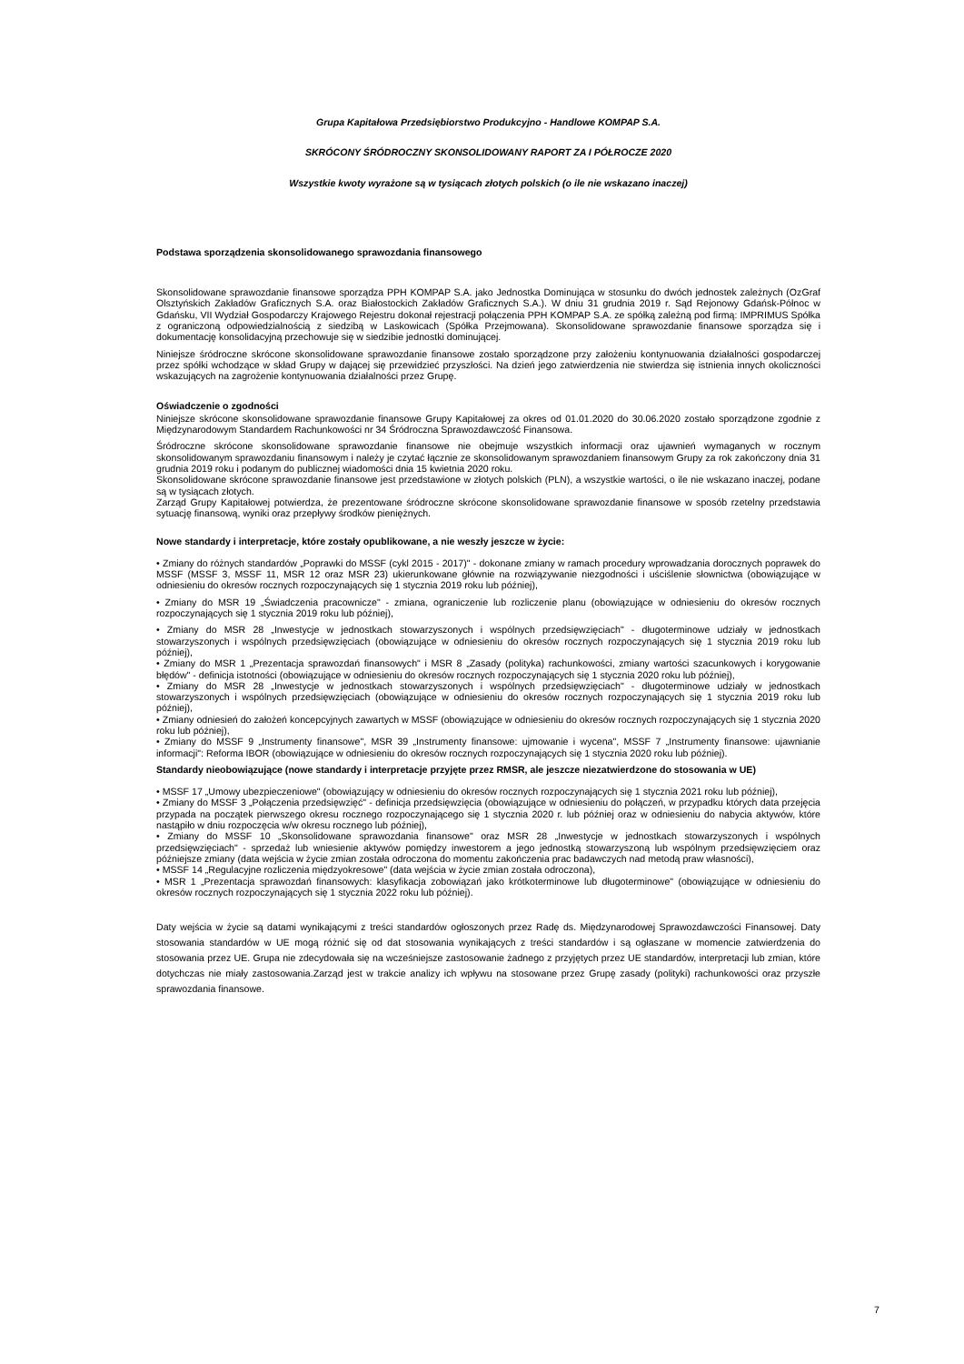Grupa Kapitałowa Przedsiębiorstwo Produkcyjno - Handlowe KOMPAP S.A.
SKRÓCONY ŚRÓDROCZNY SKONSOLIDOWANY RAPORT ZA I PÓŁROCZE 2020
Wszystkie kwoty wyrażone są w tysiącach złotych polskich (o ile nie wskazano inaczej)
Podstawa sporządzenia skonsolidowanego sprawozdania finansowego
Skonsolidowane sprawozdanie finansowe sporządza PPH KOMPAP S.A. jako Jednostka Dominująca w stosunku do dwóch jednostek zależnych (OzGraf Olsztyńskich Zakładów Graficznych S.A. oraz Białostockich Zakładów Graficznych S.A.). W dniu 31 grudnia 2019 r. Sąd Rejonowy Gdańsk-Północ w Gdańsku, VII Wydział Gospodarczy Krajowego Rejestru dokonał rejestracji połączenia PPH KOMPAP S.A. ze spółką zależną pod firmą: IMPRIMUS Spółka z ograniczoną odpowiedzialnością z siedzibą w Laskowicach (Spółka Przejmowana). Skonsolidowane sprawozdanie finansowe sporządza się i dokumentację konsolidacyjną przechowuje się w siedzibie jednostki dominującej.
Niniejsze śródroczne skrócone skonsolidowane sprawozdanie finansowe zostało sporządzone przy założeniu kontynuowania działalności gospodarczej przez spółki wchodzące w skład Grupy w dającej się przewidzieć przyszłości. Na dzień jego zatwierdzenia nie stwierdza się istnienia innych okoliczności wskazujących na zagrożenie kontynuowania działalności przez Grupę.
Oświadczenie o zgodności
Niniejsze skrócone skonsolidowane sprawozdanie finansowe Grupy Kapitałowej za okres od 01.01.2020 do 30.06.2020 zostało sporządzone zgodnie z Międzynarodowym Standardem Rachunkowości nr 34 Śródroczna Sprawozdawczość Finansowa.
Śródroczne skrócone skonsolidowane sprawozdanie finansowe nie obejmuje wszystkich informacji oraz ujawnień wymaganych w rocznym skonsolidowanym sprawozdaniu finansowym i należy je czytać łącznie ze skonsolidowanym sprawozdaniem finansowym Grupy za rok zakończony dnia 31 grudnia 2019 roku i podanym do publicznej wiadomości dnia 15 kwietnia 2020 roku.
Skonsolidowane skrócone sprawozdanie finansowe jest przedstawione w złotych polskich (PLN), a wszystkie wartości, o ile nie wskazano inaczej, podane są w tysiącach złotych.
Zarząd Grupy Kapitałowej potwierdza, że prezentowane śródroczne skrócone skonsolidowane sprawozdanie finansowe w sposób rzetelny przedstawia sytuację finansową, wyniki oraz przepływy środków pieniężnych.
Nowe standardy i interpretacje, które zostały opublikowane, a nie weszły jeszcze w życie:
• Zmiany do różnych standardów „Poprawki do MSSF (cykl 2015 - 2017)" - dokonane zmiany w ramach procedury wprowadzania dorocznych poprawek do MSSF (MSSF 3, MSSF 11, MSR 12 oraz MSR 23) ukierunkowane głównie na rozwiązywanie niezgodności i uściślenie słownictwa (obowiązujące w odniesieniu do okresów rocznych rozpoczynających się 1 stycznia 2019 roku lub później),
• Zmiany do MSR 19 „Świadczenia pracownicze" - zmiana, ograniczenie lub rozliczenie planu (obowiązujące w odniesieniu do okresów rocznych rozpoczynających się 1 stycznia 2019 roku lub później),
• Zmiany do MSR 28 „Inwestycje w jednostkach stowarzyszonych i wspólnych przedsięwzięciach" - długoterminowe udziały w jednostkach stowarzyszonych i wspólnych przedsięwzięciach (obowiązujące w odniesieniu do okresów rocznych rozpoczynających się 1 stycznia 2019 roku lub później),
• Zmiany do MSR 1 „Prezentacja sprawozdań finansowych" i MSR 8 „Zasady (polityka) rachunkowości, zmiany wartości szacunkowych i korygowanie błędów" - definicja istotności (obowiązujące w odniesieniu do okresów rocznych rozpoczynających się 1 stycznia 2020 roku lub później),
• Zmiany do MSR 28 „Inwestycje w jednostkach stowarzyszonych i wspólnych przedsięwzięciach" - długoterminowe udziały w jednostkach stowarzyszonych i wspólnych przedsięwzięciach (obowiązujące w odniesieniu do okresów rocznych rozpoczynających się 1 stycznia 2019 roku lub później),
• Zmiany odniesień do założeń koncepcyjnych zawartych w MSSF (obowiązujące w odniesieniu do okresów rocznych rozpoczynających się 1 stycznia 2020 roku lub później),
• Zmiany do MSSF 9 „Instrumenty finansowe", MSR 39 „Instrumenty finansowe: ujmowanie i wycena", MSSF 7 „Instrumenty finansowe: ujawnianie informacji": Reforma IBOR (obowiązujące w odniesieniu do okresów rocznych rozpoczynających się 1 stycznia 2020 roku lub później).
Standardy nieobowiązujące (nowe standardy i interpretacje przyjęte przez RMSR, ale jeszcze niezatwierdzone do stosowania w UE)
• MSSF 17 „Umowy ubezpieczeniowe" (obowiązujący w odniesieniu do okresów rocznych rozpoczynających się 1 stycznia 2021 roku lub później),
• Zmiany do MSSF 3 „Połączenia przedsięwzięć" - definicja przedsięwzięcia (obowiązujące w odniesieniu do połączeń, w przypadku których data przejęcia przypada na początek pierwszego okresu rocznego rozpoczynającego się 1 stycznia 2020 r. lub później oraz w odniesieniu do nabycia aktywów, które nastąpiło w dniu rozpoczęcia w/w okresu rocznego lub później),
• Zmiany do MSSF 10 „Skonsolidowane sprawozdania finansowe" oraz MSR 28 „Inwestycje w jednostkach stowarzyszonych i wspólnych przedsięwzięciach" - sprzedaż lub wniesienie aktywów pomiędzy inwestorem a jego jednostką stowarzyszoną lub wspólnym przedsięwzięciem oraz późniejsze zmiany (data wejścia w życie zmian została odroczona do momentu zakończenia prac badawczych nad metodą praw własności),
• MSSF 14 „Regulacyjne rozliczenia międzyokresowe" (data wejścia w życie zmian została odroczona),
• MSR 1 „Prezentacja sprawozdań finansowych: klasyfikacja zobowiązań jako krótkoterminowe lub długoterminowe" (obowiązujące w odniesieniu do okresów rocznych rozpoczynających się 1 stycznia 2022 roku lub później).
Daty wejścia w życie są datami wynikającymi z treści standardów ogłoszonych przez Radę ds. Międzynarodowej Sprawozdawczości Finansowej. Daty stosowania standardów w UE mogą różnić się od dat stosowania wynikających z treści standardów i są ogłaszane w momencie zatwierdzenia do stosowania przez UE. Grupa nie zdecydowała się na wcześniejsze zastosowanie żadnego z przyjętych przez UE standardów, interpretacji lub zmian, które dotychczas nie miały zastosowania.Zarząd jest w trakcie analizy ich wpływu na stosowane przez Grupę zasady (polityki) rachunkowości oraz przyszłe sprawozdania finansowe.
7